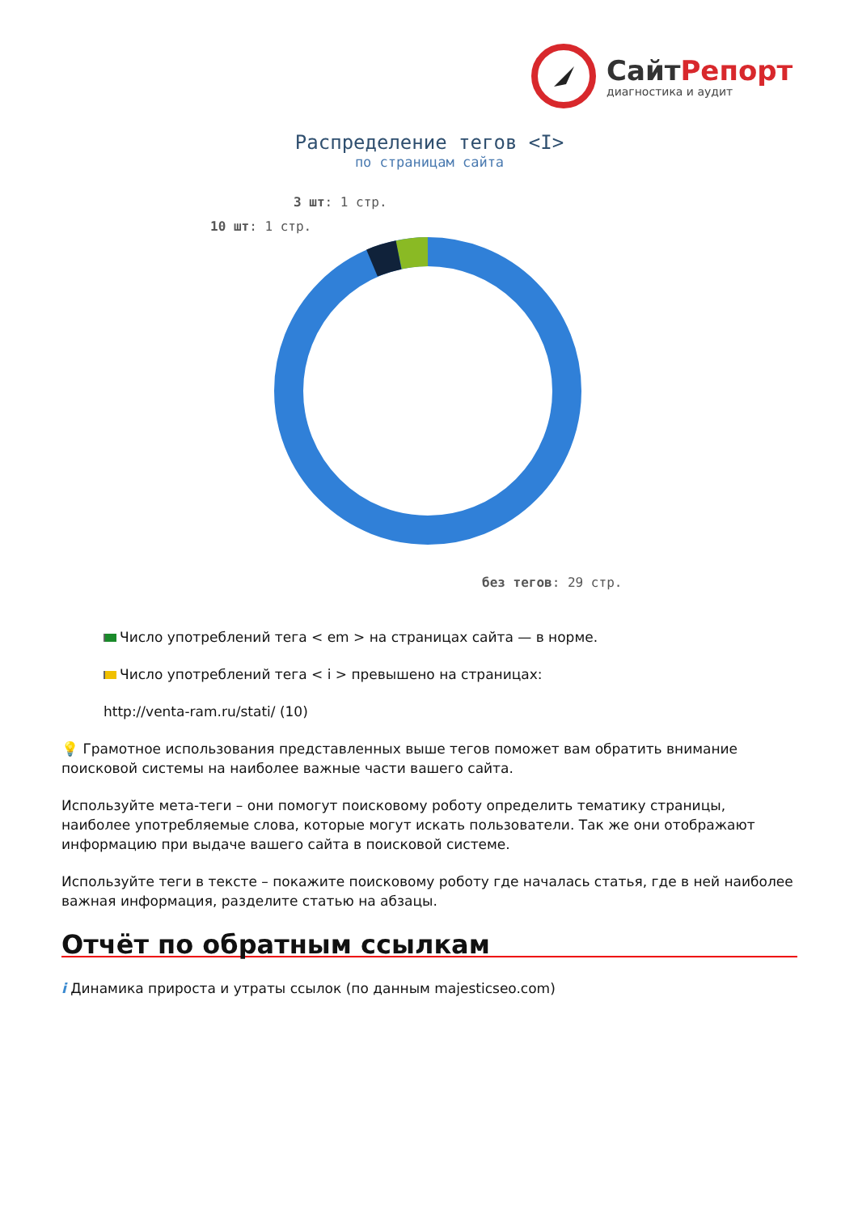СайтРепорт
диагностика и аудит
Распределение тегов <I>
по страницам сайта
3 шт: 1 стр.
10 шт: 1 стр.
без тегов: 29 стр.
Число употреблений тега < em > на страницах сайта — в норме.
Число употреблений тега < i > превышено на страницах:
http://venta-ram.ru/stati/ (10)
💡 Грамотное использования представленных выше тегов поможет вам обратить внимание поисковой системы на наиболее важные части вашего сайта.
Используйте мета-теги – они помогут поисковому роботу определить тематику страницы, наиболее употребляемые слова, которые могут искать пользователи. Так же они отображают информацию при выдаче вашего сайта в поисковой системе.
Используйте теги в тексте – покажите поисковому роботу где началась статья, где в ней наиболее важная информация, разделите статью на абзацы.
Отчёт по обратным ссылкам
i Динамика прироста и утраты ссылок (по данным majesticseo.com)